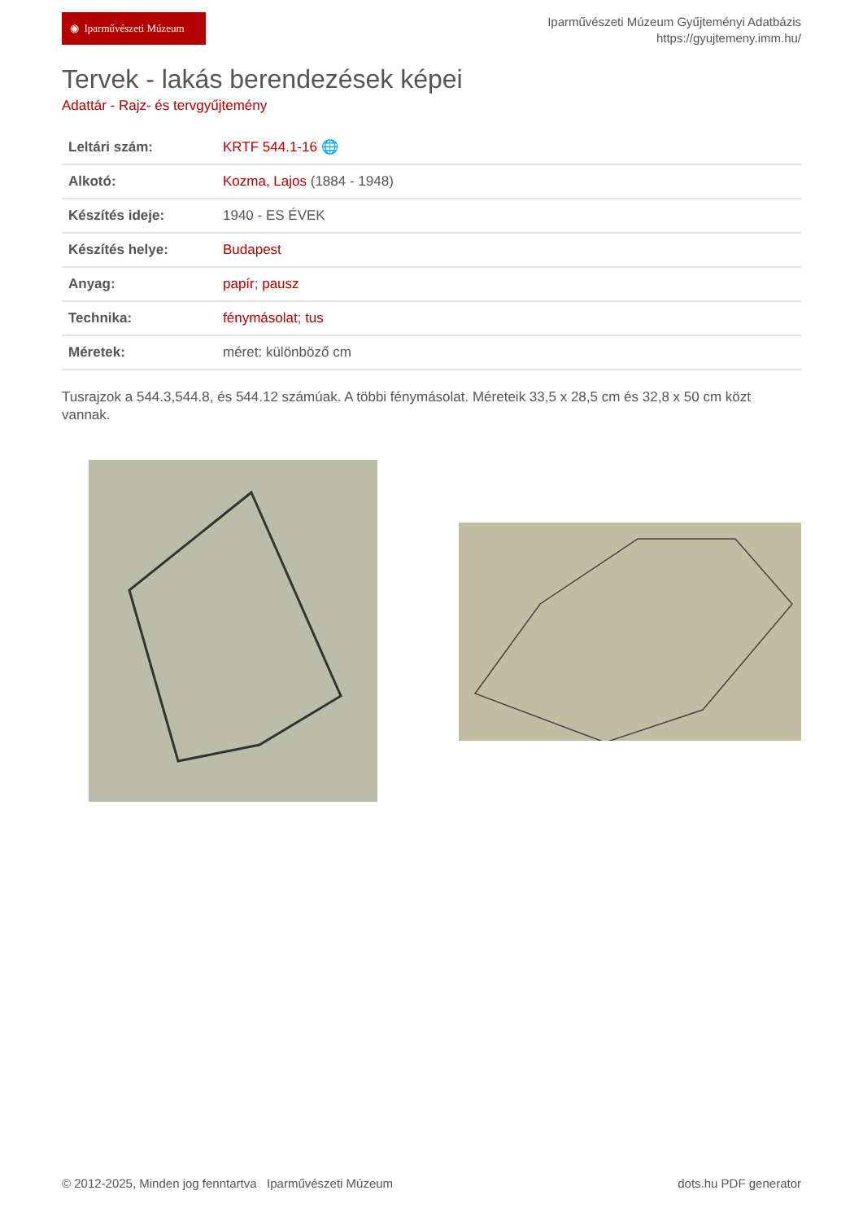◉ Iparművészeti Múzeum
Iparművészeti Múzeum Gyűjteményi Adatbázis
https://gyujtemeny.imm.hu/
Tervek - lakás berendezések képei
Adattár - Rajz- és tervgyűjtemény
| Leltári szám: | KRTF 544.1-16 🌐 |
| Alkotó: | Kozma, Lajos (1884 - 1948) |
| Készítés ideje: | 1940 - ES ÉVEK |
| Készítés helye: | Budapest |
| Anyag: | papír ; pausz |
| Technika: | fénymásolat ; tus |
| Méretek: | méret: különböző cm |
Tusrajzok a 544.3,544.8, és 544.12 számúak. A többi fénymásolat. Méreteik 33,5 x 28,5 cm és 32,8 x 50 cm közt vannak.
© 2012-2025, Minden jog fenntartva Iparművészeti Múzeum dots.hu PDF generator